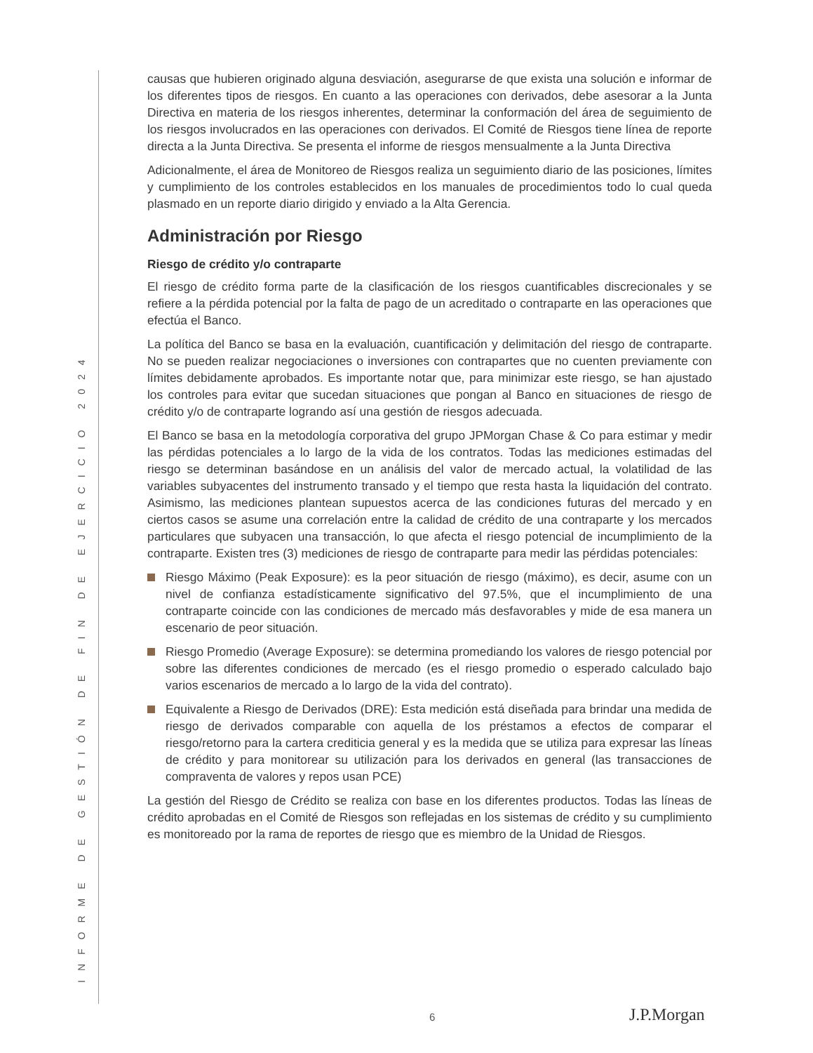INFORME DE GESTIÓN DE FIN DE EJERCICIO 2024
causas que hubieren originado alguna desviación, asegurarse de que exista una solución e informar de los diferentes tipos de riesgos. En cuanto a las operaciones con derivados, debe asesorar a la Junta Directiva en materia de los riesgos inherentes, determinar la conformación del área de seguimiento de los riesgos involucrados en las operaciones con derivados. El Comité de Riesgos tiene línea de reporte directa a la Junta Directiva. Se presenta el informe de riesgos mensualmente a la Junta Directiva
Adicionalmente, el área de Monitoreo de Riesgos realiza un seguimiento diario de las posiciones, límites y cumplimiento de los controles establecidos en los manuales de procedimientos todo lo cual queda plasmado en un reporte diario dirigido y enviado a la Alta Gerencia.
Administración por Riesgo
Riesgo de crédito y/o contraparte
El riesgo de crédito forma parte de la clasificación de los riesgos cuantificables discrecionales y se refiere a la pérdida potencial por la falta de pago de un acreditado o contraparte en las operaciones que efectúa el Banco.
La política del Banco se basa en la evaluación, cuantificación y delimitación del riesgo de contraparte. No se pueden realizar negociaciones o inversiones con contrapartes que no cuenten previamente con límites debidamente aprobados. Es importante notar que, para minimizar este riesgo, se han ajustado los controles para evitar que sucedan situaciones que pongan al Banco en situaciones de riesgo de crédito y/o de contraparte logrando así una gestión de riesgos adecuada.
El Banco se basa en la metodología corporativa del grupo JPMorgan Chase & Co para estimar y medir las pérdidas potenciales a lo largo de la vida de los contratos. Todas las mediciones estimadas del riesgo se determinan basándose en un análisis del valor de mercado actual, la volatilidad de las variables subyacentes del instrumento transado y el tiempo que resta hasta la liquidación del contrato. Asimismo, las mediciones plantean supuestos acerca de las condiciones futuras del mercado y en ciertos casos se asume una correlación entre la calidad de crédito de una contraparte y los mercados particulares que subyacen una transacción, lo que afecta el riesgo potencial de incumplimiento de la contraparte. Existen tres (3) mediciones de riesgo de contraparte para medir las pérdidas potenciales:
Riesgo Máximo (Peak Exposure): es la peor situación de riesgo (máximo), es decir, asume con un nivel de confianza estadísticamente significativo del 97.5%, que el incumplimiento de una contraparte coincide con las condiciones de mercado más desfavorables y mide de esa manera un escenario de peor situación.
Riesgo Promedio (Average Exposure): se determina promediando los valores de riesgo potencial por sobre las diferentes condiciones de mercado (es el riesgo promedio o esperado calculado bajo varios escenarios de mercado a lo largo de la vida del contrato).
Equivalente a Riesgo de Derivados (DRE): Esta medición está diseñada para brindar una medida de riesgo de derivados comparable con aquella de los préstamos a efectos de comparar el riesgo/retorno para la cartera crediticia general y es la medida que se utiliza para expresar las líneas de crédito y para monitorear su utilización para los derivados en general (las transacciones de compraventa de valores y repos usan PCE)
La gestión del Riesgo de Crédito se realiza con base en los diferentes productos. Todas las líneas de crédito aprobadas en el Comité de Riesgos son reflejadas en los sistemas de crédito y su cumplimiento es monitoreado por la rama de reportes de riesgo que es miembro de la Unidad de Riesgos.
6 J.P.Morgan